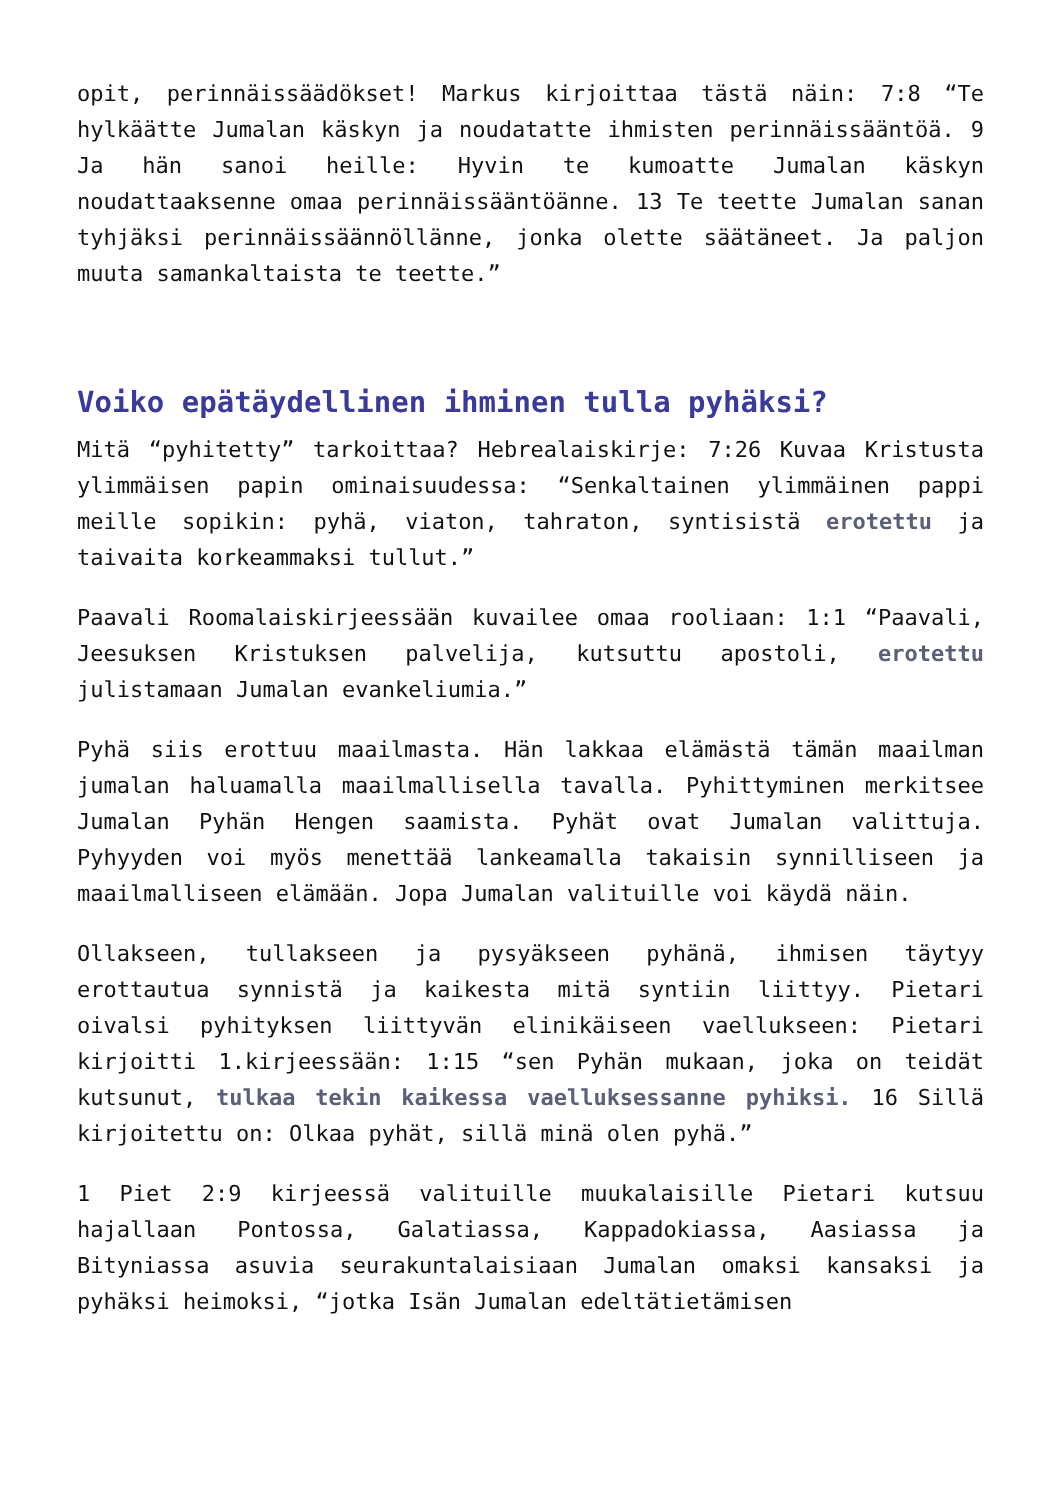opit, perinnäissäädökset! Markus kirjoittaa tästä näin: 7:8 “Te hylkäätte Jumalan käskyn ja noudatatte ihmisten perinnäissääntöä. 9 Ja hän sanoi heille: Hyvin te kumoatte Jumalan käskyn noudattaaksenne omaa perinnäissääntöänne. 13 Te teette Jumalan sanan tyhjäksi perinnäissäännöllänne, jonka olette säätäneet. Ja paljon muuta samankaltaista te teette.”
Voiko epätäydellinen ihminen tulla pyhäksi?
Mitä “pyhitetty” tarkoittaa? Hebrealaiskirje: 7:26 Kuvaa Kristusta ylimmäisen papin ominaisuudessa: “Senkaltainen ylimmäinen pappi meille sopikin: pyhä, viaton, tahraton, syntisistä erotettu ja taivaita korkeammaksi tullut.”
Paavali Roomalaiskirjeessään kuvailee omaa rooliaan: 1:1 “Paavali, Jeesuksen Kristuksen palvelija, kutsuttu apostoli, erotettu julistamaan Jumalan evankeliumia.”
Pyhä siis erottuu maailmasta. Hän lakkaa elämästä tämän maailman jumalan haluamalla maailmallisella tavalla. Pyhittyminen merkitsee Jumalan Pyhän Hengen saamista. Pyhät ovat Jumalan valittuja. Pyhyyden voi myös menettää lankeamalla takaisin synnilliseen ja maailmalliseen elämään. Jopa Jumalan valituille voi käydä näin.
Ollakseen, tullakseen ja pysyäkseen pyhänä, ihmisen täytyy erottautua synnistä ja kaikesta mitä syntiin liittyy. Pietari oivalsi pyhityksen liittyvän elinikäiseen vaellukseen: Pietari kirjoitti 1.kirjeessään: 1:15 “sen Pyhän mukaan, joka on teidät kutsunut, tulkaa tekin kaikessa vaelluksessanne pyhiksi. 16 Sillä kirjoitettu on: Olkaa pyhät, sillä minä olen pyhä.”
1 Piet 2:9 kirjeessä valituille muukalaisille Pietari kutsuu hajallaan Pontossa, Galatiassa, Kappadokiassa, Aasiassa ja Bityniassa asuvia seurakuntalaisiaan Jumalan omaksi kansaksi ja pyhäksi heimoksi, “jotka Isän Jumalan edeltätietämisen